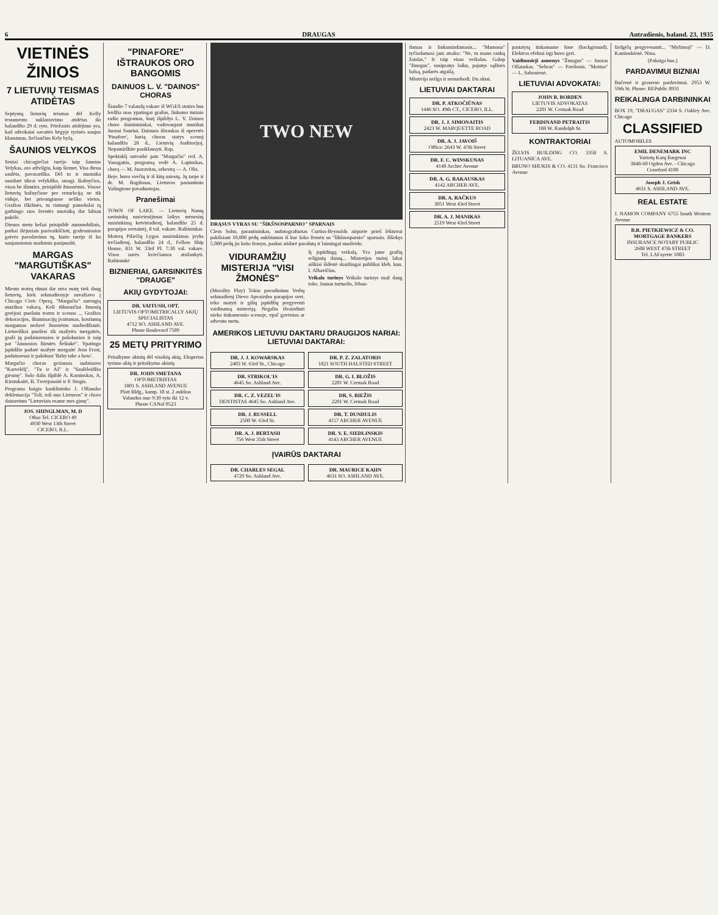6 DRAUGAS Antradienis, baland. 23, 1935
VIETINĖS ŽINIOS
7 LIETUVIŲ TEISMAS ATIDĖTAS
Septynių lietuvių teismas dėl Kelly testamento suklastavimo atidėtas iki balandžio 29 d. ryto. Priežastis atidėjimo yra, kad advokatai savaitės bėgyje tyrinės naujus klausimus, liečiančius Kely bylą.
ŠAUNIOS VELYKOS
Seniai chicagiečiai turėjo taip šaunias Velykas, oro atžvilgiu, kaip šiemet. Visa diena saulėta, pavasariška. Dėl to ir nuotaika susidarė tikrai velykiška, smagi. Bažnyčios, visos be išimties, prisipildė žmonėmis. Visose lietuvių bažnyčiose per rezurkciją ne tik viduje, bet prieangiuose neliko vietos. Gražios iškilmės, tu rininngi pamokslai tą garbingo sios šventės nuotaiką dar labiau pakėlė.
Dienos metu keliai prisipildė automobiliais, parkai išėjusiais pasivaikščioti, gražesniosios gatvės parodavimu tų, kurie turėjo iš ko naujausiomis madomis pasipuošti.
MARGAS "MARGUTIŠKAS" VAKARAS
Miesto teatrų rūmai dar nėra matę tiek daug lietuvių, kiek sekmadienyje suvažiavo į Chicago Civic Operą, "Margučio" surengtą muzikos vakarą. Keli tūkstančiai žmonių gerėjosi puošniu teatru ir scenos ... Gražios dekoracijos, iliuminacijų įvairumas, kostiumų margumas nedavė žmonėms nuobodžiauti. Lietuviškai puošėsi tik mažytės mergaitės, graži jų padainavusios ir pašokusios ir taip pat "Jaunosios Birutės Šešiukė". Ypatingo įspūdžio padarė mažytė mergaitė Jean Frost, padainavusi ir pašokusi 'Baby take a bow'.
Margučio choras geriausia sudainavo "Karvelėlį", "Tu ir Aš" ir "Saulėleidžio giesmę". Solo dalis išpildė A. Kaminskas, A. Kirstukaitė, B. Tverijonaitė ir P. Stogis.
Programa baigta kanklininko J. Olšausko deklemacija "Toli, toli nuo Lietuvos" ir choro dainavimu "Lietuviais esame mes gimę".
JOS. SHINGLMAN, M. D
Ofiso Tel. CICERO 49
4930 West 13th Street
CICERO, ILL.
"PINAFORE" IŠTRAUKOS ORO BANGOMIS
DAINUOS L. V. "DAINOS" CHORAS
Šiandie 7 valandą vakare iš WGES stoties bus leidžia mas ypatingai gražus, linksmo turinio radio programas, kurį išpildys L. V. Dainos choro daininininkai, vadovaujant muzikui Juozui Sauriui. Dainuos ištraukas iš operetės 'Pinafore', kurią choras statys scenoj balandžio 28 d., Lietuvių Auditorijoj. Nepamirškite pasiklausyti. Rap.
Spektaklį sutvarkė pats "Margučio" red. A. Vanagaitis, programą vedė A. Lapinskas, chorą — M. Juozavitas, orkestrą — A. Olis.
Beje, buvo svečių ir iš kitų miestų. Jų tarpe ir dr. M. Bagdonas, Lietuvos pasiuntinio Vašingtone pavaduotojas.
Pranešimai
TOWN OF LAKE. — Lietuvių Namų savininkų susivienijimas laikys mėnesinį susirinkimą ketvirtadienį, balandžio 25 d. parapijos svetainėj, 8 val. vakare. Raštininkas
Moterų Piliečių Lygos susirinkimas įvyks trečiadienį, balandžio 24 d., Fellow Ship House, 831 W. 33rd Pl. 7:30 val. vakare. Visos narės kviečiamos atsilankyti. Raštininkė
BIZNIERIAI, GARSINKITĖS "DRAUGE"
AKIŲ GYDYTOJAI:
DR. VAITUSH, OPT.
LIETUVIS OPTOMETRICALLY AKIŲ SPECIALISTAS
4712 SO. ASHLAND AVE.
Phone Boulevard 7589
25 METŲ PRITYRIMO
Pritaikyme akinių dėl visokių akių. Ekspertas tyrimo akių ir pritaikymo akinių
DR. JOHN SMETANA
OPTOMETRISTAS
1801 S. ASHLAND AVENUE
Platt Bldg., kamp. 18 st. 2 aukštas
Valandos nuo 9:30 ryto iki 12 v.
Phone CANal 0523
TWO NEW
DRĄSUS VYRAS SU "ŠIKŠNOSPARNIO" SPARNAIS
Clem Sohn, parautininkas, nufotografuotas Curtiss-Reynolds airporte prieš lėktuvui pakilsiant 10,000 pėdų aukštumon iš kur šoko žemėn su "šikšnosparnio" sparnais. Iššokęs 5,000 pėdų jis krito žemyn, paskui atidarė parašutą ir laimingai nusileido.
VIDURAMŽIŲ MISTERIJA "VISI ŽMONĖS"
(Morality Play) Tokiu pavadinimu Verbų sekmadienį Dievo Apvaizdos parapijos svet. teko matyti ir gilių įspūdžių pergyventi vaidinamą misteriją. Negaliu išvaizdinti nieko tinkamesnio scenoje, vpač gavėnios ar advento metu.
šį įspūdingą veikalą. Yra jame gražių religinių dainų... Misterijos turinį labai aiškiai išdėstė skaitlingai publikai kleb. kun. I. Albavičius.
Veikalo turinys Veikalo turinys maž daug toks: Jaunas turtuolis, lėbau-
AMERIKOS LIETUVIU DAKTARU DRAUGIJOS NARIAI: LIETUVIAI DAKTARAI:
DR. J. J. KOWARSKAS
2403 W. 63rd St., Chicago
DR. STRIKOL'IS
4645 So. Ashland Ave.
DR. C. Z. VEZEL'IS
DENTISTAS 4645 So. Ashland Ave.
DR. J. RUSSELL
2500 W. 63rd St.
DR. A. J. BERTASH
756 West 35th Street
DR. P. Z. ZALATORIS
1821 SOUTH HALSTED STREET
DR. G. I. BLOŽIS
2201 W. Cermak Road
DR. S. BIEŽIS
2201 W. Cermak Road
DR. T. DUNDULIS
4157 ARCHER AVENUE
DR. V. E. SIEDLINSKIS
4143 ARCHER AVENUE
ĮVAIRŪS DAKTARAI
DR. CHARLES SEGAL
4729 So. Ashland Ave.
DR. MAURICE KAHN
4631 SO. ASHLAND AVE.
damas ir linksmindamasis... "Mamona" tyčiodamosi jam atsako: "Ne, tu mano rankų žaislas." Ir taip visas veikalas. Galop "žmogus", susipratęs laiku, pajutęs sąžinės balsą, padarės atgailą.
Misterija neilga ir nenuobodi. Du aktai.
LIETUVIAI DAKTARAI
DR. P. ATKOČIŪNAS
1446 SO. 49th CT., CICERO, ILL.
DR. J. J. SIMONAITIS
2423 W. MARQUETTE ROAD
DR. A. J. JAVOIŠ
Office: 2643 W. 47th Street
DR. F. C. WINSKUNAS
4140 Archer Avenue
DR. A. G. RAKAUSKAS
4142 ARCHER AVE.
DR. A. RAČKUS
3051 West 43rd Street
DR. A. J. MANIKAS
2519 West 43rd Street
pastatytą tinkamame fone (background). Elektros efektai irgi buvo geri.
Vaidinusieji asmenys "Žmogus" — Juozas Olšauskas. "Sebras" — Pavilonis. "Motina" — L. Sabonienė.
LIETUVIAI ADVOKATAI:
JOHN B. BORDEN
LIETUVIS ADVOKATAS
2201 W. Cermak Road
FERDINAND PETRAITIS
188 W. Randolph St.
KONTRAKTORIAI
ŽELVIS BUILDING CO. 3358 S. LITUANICA AVE.
BRUNO SHUKIS & CO. 4131 So. Francisco Avenue
širdgėlą pergyvenanti... "Mylimoji" — D. Kaminskienė. Nina.
(Pabaiga bus.)
PARDAVIMUI BIZNIAI
Bučernė ir groserne pardavimui. 2953 W. 59th St. Phone: REPublic 8931
REIKALINGA DARBININKAI
BOX 19, "DRAUGAS" 2334 S. Oakley Ave. Chicago
CLASSIFIED
AUTOMOBILES
EMIL DENEMARK INC
Vartotų Karų Bargenai
3848-60 Ogden Ave. - Chicago
Crawford 4100
Joseph J. Grish
4631 S. ASHLAND AVE.
REAL ESTATE
J. NAMON COMPANY 6755 South Western Avenue
B.R. PIETKIEWICZ & CO. MORTGAGE BANKERS
INSURANCE NOTARY PUBLIC
2608 WEST 47th STREET
Tel. LAFayette 1083